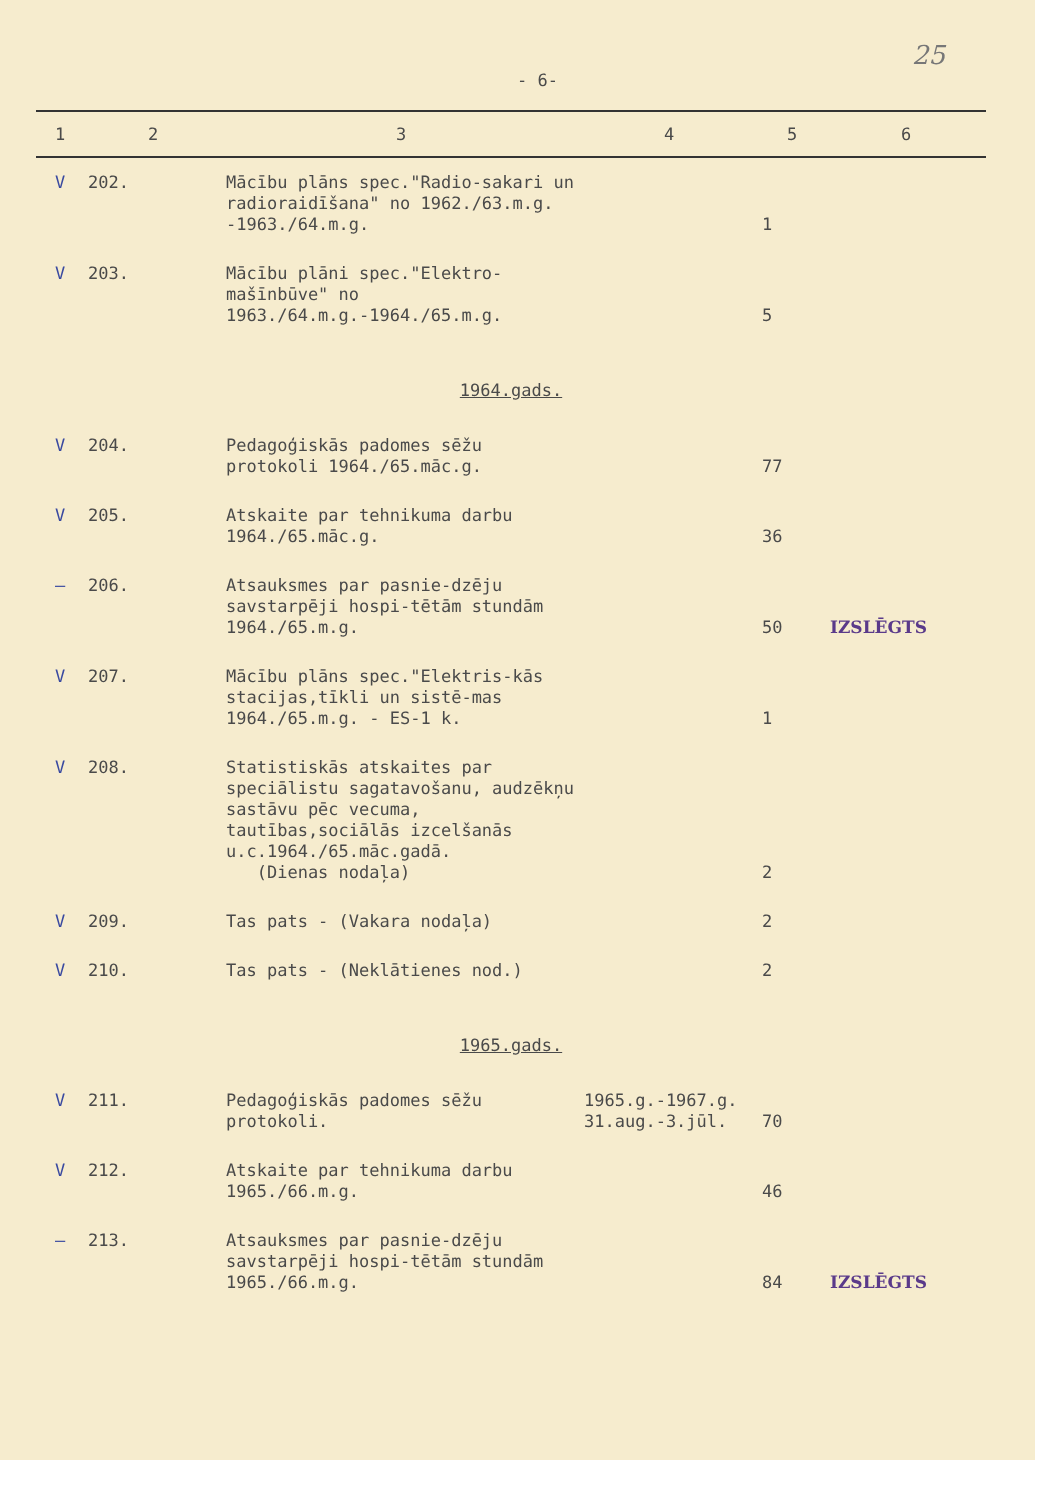25
- 6-
| 1 | 2 | 3 | 4 | 5 | 6 |
| --- | --- | --- | --- | --- | --- |
| V | 202. | Mācību plāns spec."Radio-sakari un radioraidīšana" no 1962./63.m.g. -1963./64.m.g. | | 1 | |
| V | 203. | Mācību plāni spec."Elektro-mašīnbūve" no 1963./64.m.g.-1964./65.m.g. | | 5 | |
| 1964.gads. | | | | | |
| V | 204. | Pedagoģiskās padomes sēžu protokoli 1964./65.māc.g. | | 77 | |
| V | 205. | Atskaite par tehnikuma darbu 1964./65.māc.g. | | 36 | |
| — | 206. | Atsauksmes par pasnie-dzēju savstarpēji hospi-tētām stundām 1964./65.m.g. | | 50 | IZSLĒGTS |
| V | 207. | Mācību plāns spec."Elektris-kās stacijas,tīkli un sistē-mas 1964./65.m.g. - ES-1 k. | | 1 | |
| V | 208. | Statistiskās atskaites par speciālistu sagatavošanu, audzēkņu sastāvu pēc vecuma, tautības,sociālās izcelšanās u.c.1964./65.māc.gadā. (Dienas nodaļa) | | 2 | |
| V | 209. | Tas pats - (Vakara nodaļa) | | 2 | |
| V | 210. | Tas pats - (Neklātienes nod.) | | 2 | |
| 1965.gads. | | | | | |
| V | 211. | Pedagoģiskās padomes sēžu protokoli. | 1965.g.-1967.g. 31.aug.-3.jūl. | 70 | |
| V | 212. | Atskaite par tehnikuma darbu 1965./66.m.g. | | 46 | |
| — | 213. | Atsauksmes par pasnie-dzēju savstarpēji hospi-tētām stundām 1965./66.m.g. | | 84 | IZSLĒGTS |